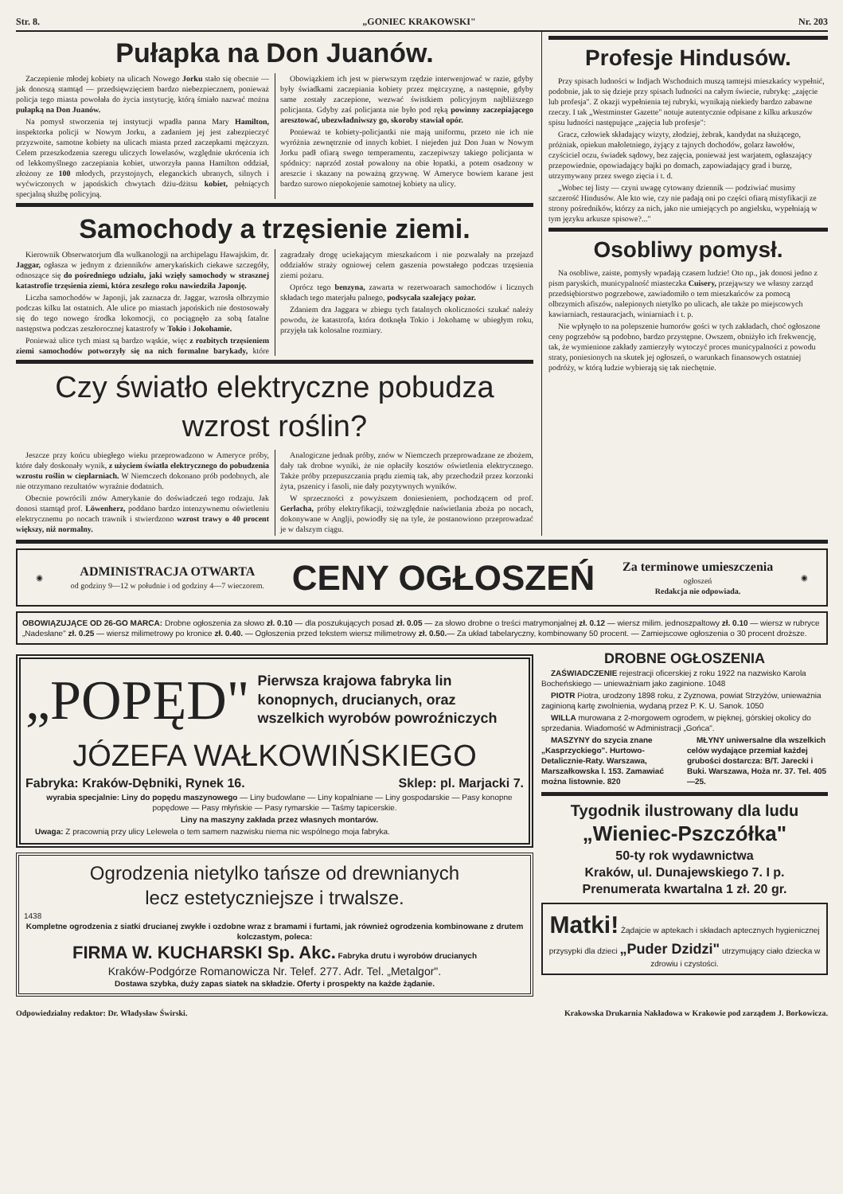Str. 8. „GONIEC KRAKOWSKI" Nr. 203
Pułapka na Don Juanów.
Zaczepienie młodej kobiety na ulicach Nowego Jorku stało się obecnie — jak donoszą stamtąd — przedsięwzięciem bardzo niebezpiecznem, ponieważ policja tego miasta powołała do życia instytucję, którą śmiało nazwać można pułapką na Don Juanów.
Na pomysł stworzenia tej instytucji wpadła panna Mary Hamilton, inspektorka policji w Nowym Jorku, a zadaniem jej jest zabezpieczyć przyzwoite, samotne kobiety na ulicach miasta przed zaczepkami mężczyzn. Celem przeszkodzenia szeregu uliczych lowelasów, względnie ukrócenia ich od lekkomyślnego zaczepiania kobiet, utworzyła panna Hamilton oddział, złożony ze 100 młodych, przystojnych, eleganckich ubranych, silnych i wyćwiczonych w japońskich chwytach dżiu-dżitsu kobiet, pełniących specjalną służbę policyjną.
Obowiązkiem ich jest w pierwszym rzędzie interwenjować w razie, gdyby były świadkami zaczepiania kobiety przez mężczyznę, a następnie, gdyby same zostały zaczepione, wezwać świstkiem policyjnym najbliższego policjanta. Gdyby zaś policjanta nie było pod ręką powinny zaczepiającego aresztować, ubezwładniwszy go, skoroby stawiał opór.
Ponieważ te kobiety-policjantki nie mają uniformu, przeto nie ich nie wyróżnia zewnętrznie od innych kobiet. I niejeden już Don Juan w Nowym Jorku padł ofiarą swego temperamentu, zaczepiwszy takiego policjanta w spódnicy: naprzód został powalony na obie łopatki, a potem osadzony w areszcie i skazany na poważną grzywnę. W Ameryce bowiem karane jest bardzo surowo niepokojenie samotnej kobiety na ulicy.
Samochody a trzęsienie ziemi.
Kierownik Obserwatorjum dla wulkanologji na archipelagu Hawajskim, dr. Jaggar, ogłasza w jednym z dzienników amerykańskich ciekawe szczegóły, odnoszące się do pośredniego udziału, jaki wzięły samochody w strasznej katastrofie trzęsienia ziemi, która zeszłego roku nawiedziła Japonję.
Liczba samochodów w Japonji, jak zaznacza dr. Jaggar, wzrosła olbrzymio podczas kilku lat ostatnich. Ale ulice po miastach japońskich nie dostosowały się do tego nowego środka lokomocji, co pociągnęło za sobą fatalne następstwa podczas zeszłorocznej katastrofy w Tokio i Jokohamie.
Ponieważ ulice tych miast są bardzo wąskie, więc z rozbitych trzęsieniem ziemi samochodów potworzyły się na nich formalne barykady, które zagradzały drogę uciekającym mieszkańcom i nie pozwalały na przejazd oddziałów straży ogniowej celem gaszenia powstałego podczas trzęsienia ziemi pożaru.
Oprócz tego benzyna, zawarta w rezerwoarach samochodów i licznych składach tego materjału palnego, podsycała szalejący pożar.
Zdaniem dra Jaggara w zbiegu tych fatalnych okoliczności szukać należy powodu, że katastrofa, która dotknęła Tokio i Jokohamę w ubiegłym roku, przyjęła tak kolosalne rozmiary.
Czy światło elektryczne pobudza wzrost roślin?
Jeszcze przy końcu ubiegłego wieku przeprowadzono w Ameryce próby, które dały doskonały wynik, z użyciem światła elektrycznego do pobudzenia wzrostu roślin w cieplarniach. W Niemczech dokonano prób podobnych, ale nie otrzymano rezultatów wyraźnie dodatnich.
Obecnie powrócili znów Amerykanie do doświadczeń tego rodzaju. Jak donosi stamtąd prof. Löwenherz, poddano bardzo intenzywnemu oświetleniu elektrycznemu po nocach trawnik i stwierdzono wzrost trawy o 40 procent większy, niż normalny.
Analogiczne jednak próby, znów w Niemczech przeprowadzane ze zbożem, dały tak drobne wyniki, że nie opłaciły kosztów oświetlenia elektrycznego. Także próby przepuszczania prądu ziemią tak, aby przechodził przez korzonki żyta, pszenicy i fasoli, nie dały pozytywnych wyników.
W sprzeczności z powyższem doniesieniem, pochodzącem od prof. Gerlacha, próby elektryfikacji, tożwzględnie naświetlania zboża po nocach, dokonywane w Anglji, powiodły się na tyle, że postanowiono przeprowadzać je w dalszym ciągu.
Profesje Hindusów.
Przy spisach ludności w Indjach Wschodnich muszą tamtejsi mieszkańcy wypełnić, podobnie, jak to się dzieje przy spisach ludności na całym świecie, rubrykę: „zajęcie lub profesja". Z okazji wypełnienia tej rubryki, wynikają niekiedy bardzo zabawne rzeczy. I tak „Westminster Gazette" notuje autentycznie odpisane z kilku arkuszów spisu ludności następujące „zajęcia lub profesje":
Gracz, człowiek składający wizyty, złodziej, żebrak, kandydat na służącego, próżniak, opiekun małoletniego, żyjący z tajnych dochodów, golarz ławołów, czyściciel oczu, świadek sądowy, bez zajęcia, ponieważ jest warjatem, ogłaszający przepowiednie, opowiadający bajki po domach, zapowiadający grad i burzę, utrzymywany przez swego zięcia i t. d.
„Wobec tej listy — czyni uwagę cytowany dziennik — podziwiać musimy szczerość Hindusów. Ale kto wie, czy nie padają oni po części ofiarą mistyfikacji ze strony pośredników, którzy za nich, jako nie umiejących po angielsku, wypełniają w tym języku arkusze spisowe?..."
Osobliwy pomysł.
Na osobliwe, zaiste, pomysły wpadają czasem ludzie! Oto np., jak donosi jedno z pism paryskich, municypalność miasteczka Cuisery, przejąwszy we własny zarząd przedsiębiorstwo pogrzebowe, zawiadomiło o tem mieszkańców za pomocą olbrzymich afiszów, nalepionych nietylko po ulicach, ale także po miejscowych kawiarniach, restauracjach, winiarniach i t. p.
Nie wpłynęło to na polepszenie humorów gości w tych zakładach, choć ogłoszone ceny pogrzebów są podobno, bardzo przystępne. Owszem, obniżyło ich frekwencję, tak, że wymienione zakłady zamierzyły wytoczyć proces municypalności z powodu straty, poniesionych na skutek jej ogłoszeń, o warunkach finansowych ostatniej podróży, w którą ludzie wybierają się tak niechętnie.
◉
ADMINISTRACJA OTWARTA
od godziny 9—12 w południe i od godziny 4—7 wieczorem.
CENY OGŁOSZEŃ
Za terminowe umieszczenia
ogłoszeń
Redakcja nie odpowiada.
◉
OBOWIĄZUJĄCE OD 26-GO MARCA: Drobne ogłoszenia za słowo zł. 0.10 — dla poszukujących posad zł. 0.05 — za słowo drobne o treści matrymonjalnej zł. 0.12 — wiersz milim. jednoszpaltowy zł. 0.10 — wiersz w rubryce „Nadesłane" zł. 0.25 — wiersz milimetrowy po kronice zł. 0.40. — Ogłoszenia przed tekstem wiersz milimetrowy zł. 0.50.— Za układ tabelaryczny, kombinowany 50 procent. — Zamiejscowe ogłoszenia o 30 procent droższe.
„POPĘD" Pierwsza krajowa fabryka lin konopnych, drucianych, oraz wszelkich wyrobów powroźniczych
JÓZEFA WAŁKOWIŃSKIEGO
Fabryka: Kraków-Dębniki, Rynek 16. Sklep: pl. Marjacki 7.
wyrabia specjalnie: Liny do popędu maszynowego — Liny budowlane — Liny kopalniane — Liny gospodarskie — Pasy konopne popędowe — Pasy młyńskie — Pasy rymarskie — Taśmy tapicerskie.
Liny na maszyny zakłada przez własnych montarów.
Uwaga: Z pracownią przy ulicy Lelewela o tem samem nazwisku niema nic wspólnego moja fabryka.
Ogrodzenia nietylko tańsze od drewnianych
lecz estetyczniejsze i trwalsze.
1438
Kompletne ogrodzenia z siatki drucianej zwykłe i ozdobne wraz z bramami i furtami, jak również ogrodzenia kombinowane z drutem kolczastym, poleca:
FIRMA W. KUCHARSKI Sp. Akc. Fabryka drutu i wyrobów drucianych
Kraków-Podgórze Romanowicza Nr. Telef. 277. Adr. Tel. „Metalgor".
Dostawa szybka, duży zapas siatek na składzie. Oferty i prospekty na każde żądanie.
DROBNE OGŁOSZENIA
ZAŚWIADCZENIE rejestracji oficerskiej z roku 1922 na nazwisko Karola Bocheńskiego — unieważniam jako zaginione. 1048
PIOTR Piotra, urodzony 1898 roku, z Zyznowa, powiat Strzyżów, unieważnia zaginioną kartę zwolnienia, wydaną przez P. K. U. Sanok. 1050
WILLA murowana z 2-morgowem ogrodem, w pięknej, górskiej okolicy do sprzedania. Wiadomość w Administracji „Gońca".
MASZYNY do szycia znane „Kasprzyckiego". Hurtowo-Detalicznie-Raty. Warszawa, Marszałkowska l. 153. Zamawiać można listownie. 820
MŁYNY uniwersalne dla wszelkich celów wydające przemiał każdej grubości dostarcza: B/T. Jarecki i Buki. Warszawa, Hoża nr. 37. Tel. 405—25.
Tygodnik ilustrowany dla ludu
„Wieniec-Pszczółka"
50-ty rok wydawnictwa
Kraków, ul. Dunajewskiego 7. I p.
Prenumerata kwartalna 1 zł. 20 gr.
Matki! Żądajcie w aptekach i składach aptecznych hygienicznej przysypki dla dzieci „Puder Dzidzi" utrzymujący ciało dziecka w zdrowiu i czystości.
Odpowiedzialny redaktor: Dr. Władysław Świrski. Krakowska Drukarnia Nakładowa w Krakowie pod zarządem J. Borkowicza.